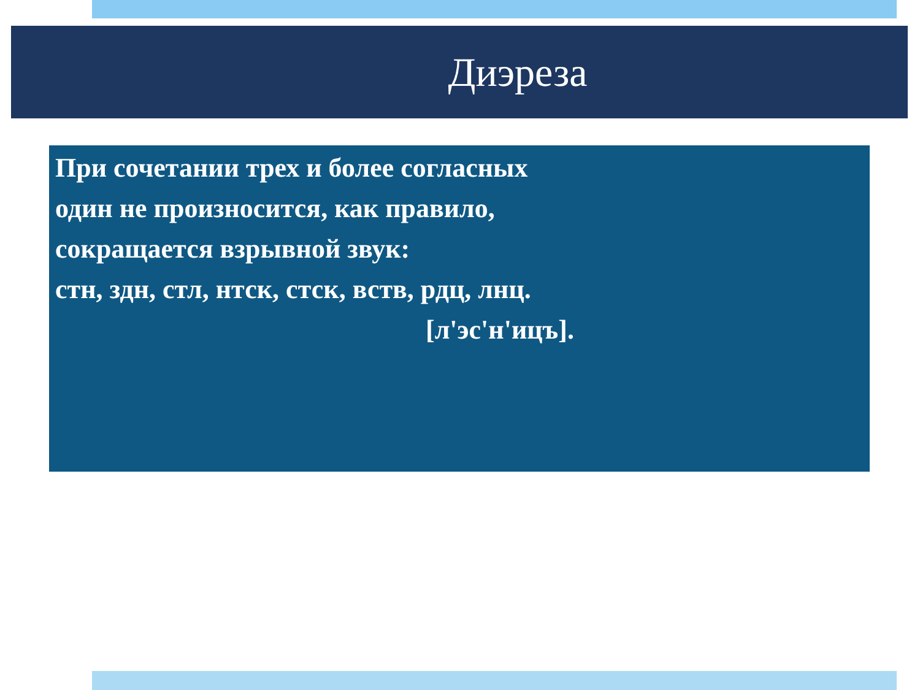Диэреза
При сочетании трех и более согласных
один не произносится, как правило,
сокращается взрывной звук:
стн, здн, стл, нтск, стск, вств, рдц, лнц.
[л'эс'н'ицъ].